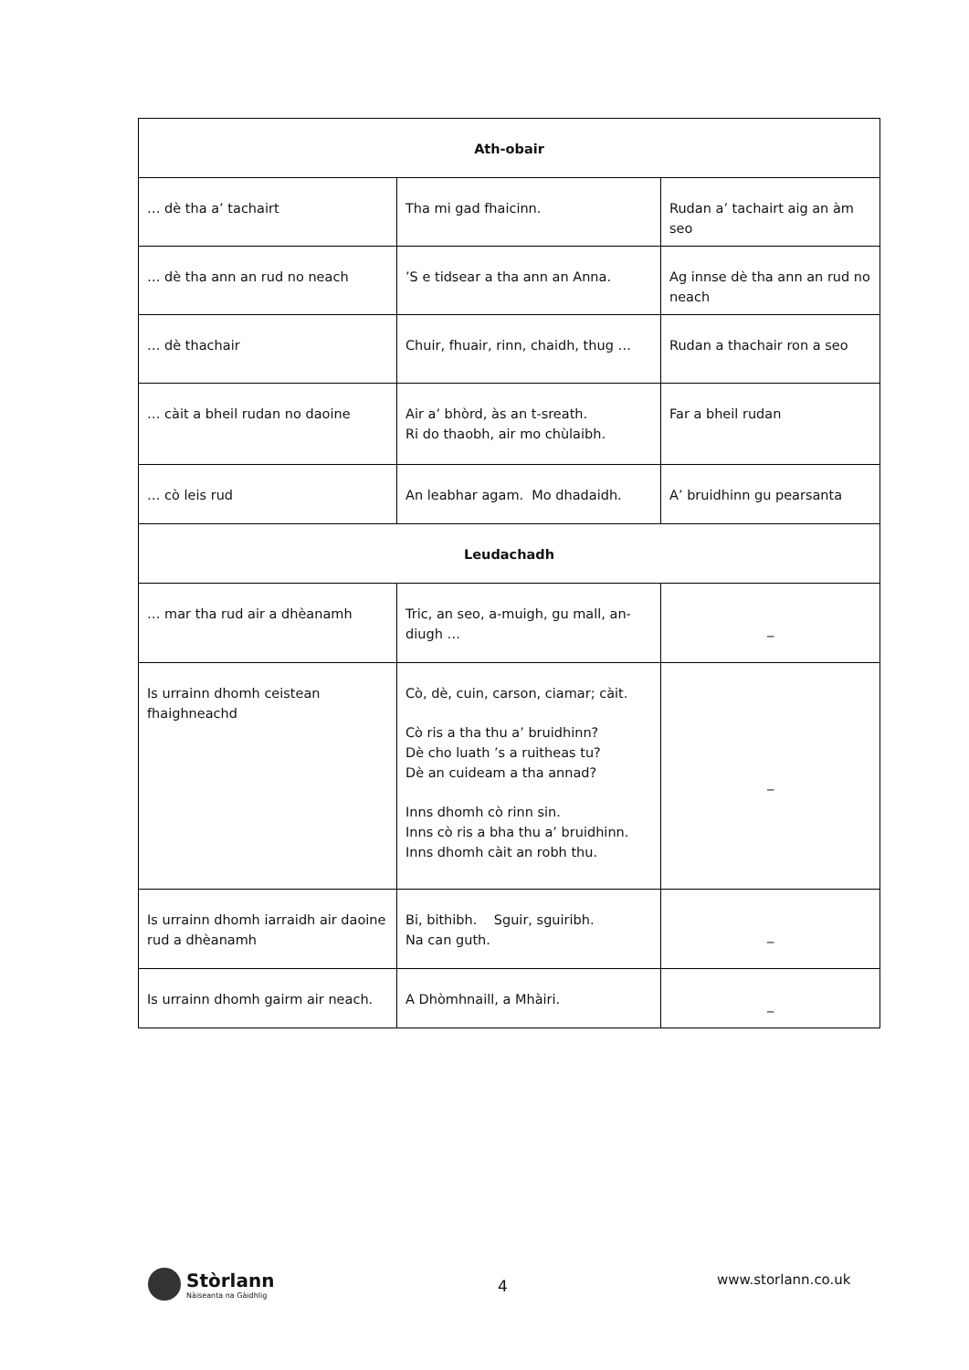| Ath-obair | | |
| --- | --- | --- |
| … dè tha a’ tachairt | Tha mi gad fhaicinn. | Rudan a’ tachairt aig an àm seo |
| … dè tha ann an rud no neach | ’S e tidsear a tha ann an Anna. | Ag innse dè tha ann an rud no neach |
| … dè thachair | Chuir, fhuair, rinn, chaidh, thug … | Rudan a thachair ron a seo |
| … càit a bheil rudan no daoine | Air a’ bhòrd, às an t-sreath. Ri do thaobh, air mo chùlaibh. | Far a bheil rudan |
| … cò leis rud | An leabhar agam. Mo dhadaidh. | A’ bruidhinn gu pearsanta |
| Leudachadh | | |
| … mar tha rud air a dhèanamh | Tric, an seo, a-muigh, gu mall, an-diugh … | _ |
| Is urrainn dhomh ceistean fhaighneachd | Cò, dè, cuin, carson, ciamar; càit. Cò ris a tha thu a’ bruidhinn? Dè cho luath ’s a ruitheas tu? Dè an cuideam a tha annad? Inns dhomh cò rinn sin. Inns cò ris a bha thu a’ bruidhinn. Inns dhomh càit an robh thu. | _ |
| Is urrainn dhomh iarraidh air daoine rud a dhèanamh | Bi, bithibh. Sguir, sguiribh. Na can guth. | _ |
| Is urrainn dhomh gairm air neach. | A Dhòmhnaill, a Mhàiri. | _ |
Stòrlann
Nàiseanta na Gàidhlig
4 www.storlann.co.uk